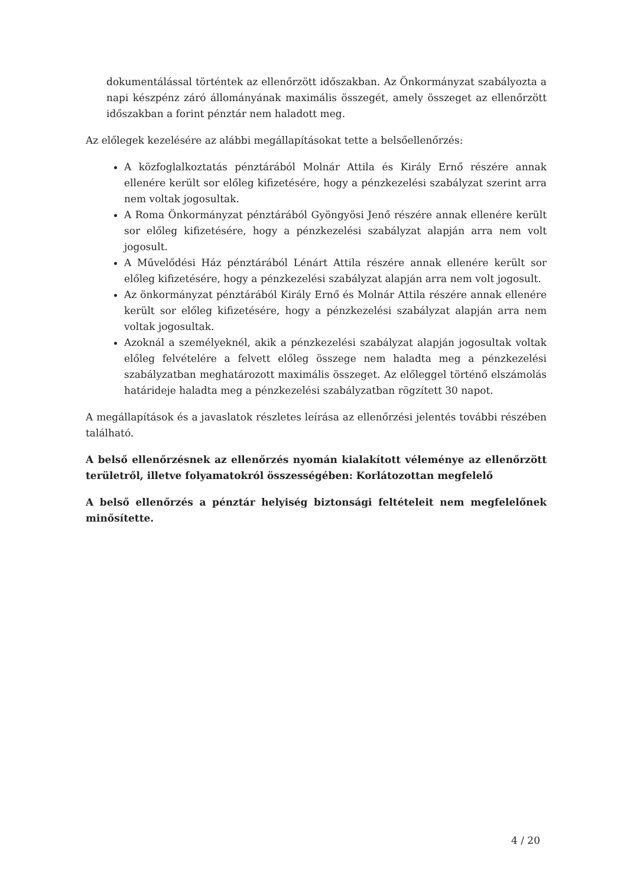dokumentálással történtek az ellenőrzött időszakban. Az Önkormányzat szabályozta a napi készpénz záró állományának maximális összegét, amely összeget az ellenőrzött időszakban a forint pénztár nem haladott meg.
Az előlegek kezelésére az alábbi megállapításokat tette a belsőellenőrzés:
A közfoglalkoztatás pénztárából Molnár Attila és Király Ernő részére annak ellenére került sor előleg kifizetésére, hogy a pénzkezelési szabályzat szerint arra nem voltak jogosultak.
A Roma Önkormányzat pénztárából Gyöngyösi Jenő részére annak ellenére került sor előleg kifizetésére, hogy a pénzkezelési szabályzat alapján arra nem volt jogosult.
A Művelődési Ház pénztárából Lénárt Attila részére annak ellenére került sor előleg kifizetésére, hogy a pénzkezelési szabályzat alapján arra nem volt jogosult.
Az önkormányzat pénztárából Király Ernő és Molnár Attila részére annak ellenére került sor előleg kifizetésére, hogy a pénzkezelési szabályzat alapján arra nem voltak jogosultak.
Azoknál a személyeknél, akik a pénzkezelési szabályzat alapján jogosultak voltak előleg felvételére a felvett előleg összege nem haladta meg a pénzkezelési szabályzatban meghatározott maximális összeget. Az előleggel történő elszámolás határideje haladta meg a pénzkezelési szabályzatban rögzített 30 napot.
A megállapítások és a javaslatok részletes leírása az ellenőrzési jelentés további részében található.
A belső ellenőrzésnek az ellenőrzés nyomán kialakított véleménye az ellenőrzött területről, illetve folyamatokról összességében: Korlátozottan megfelelő
A belső ellenőrzés a pénztár helyiség biztonsági feltételeit nem megfelelőnek minősítette.
4 / 20